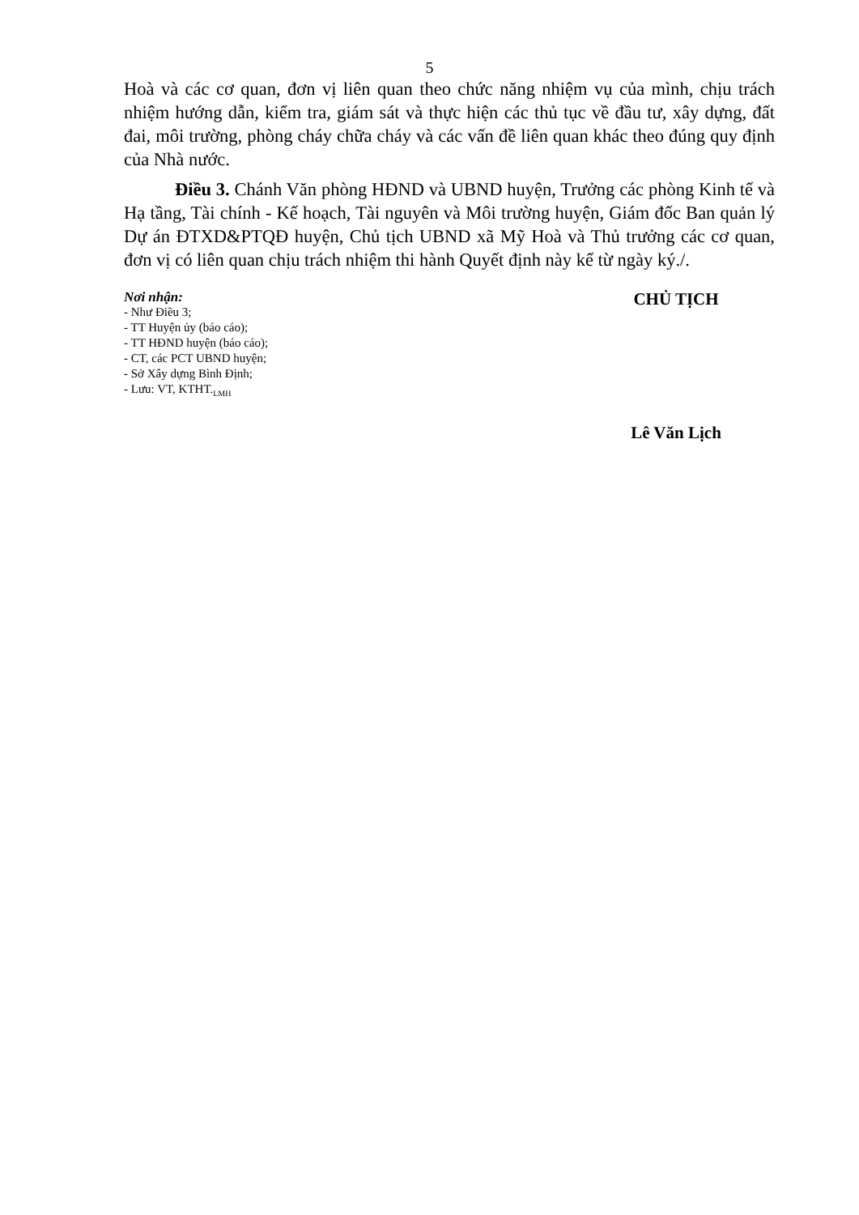5
Hoà và các cơ quan, đơn vị liên quan theo chức năng nhiệm vụ của mình, chịu trách nhiệm hướng dẫn, kiểm tra, giám sát và thực hiện các thủ tục về đầu tư, xây dựng, đất đai, môi trường, phòng cháy chữa cháy và các vấn đề liên quan khác theo đúng quy định của Nhà nước.
Điều 3. Chánh Văn phòng HĐND và UBND huyện, Trưởng các phòng Kinh tế và Hạ tầng, Tài chính - Kế hoạch, Tài nguyên và Môi trường huyện, Giám đốc Ban quản lý Dự án ĐTXD&PTQĐ huyện, Chủ tịch UBND xã Mỹ Hoà và Thủ trưởng các cơ quan, đơn vị có liên quan chịu trách nhiệm thi hành Quyết định này kể từ ngày ký./.
Nơi nhận:
- Như Điều 3;
- TT Huyện ủy (báo cáo);
- TT HĐND huyện (báo cáo);
- CT, các PCT UBND huyện;
- Sở Xây dựng Bình Định;
- Lưu: VT, KTHT.<sub>LMH</sub>
CHỦ TỊCH
Lê Văn Lịch